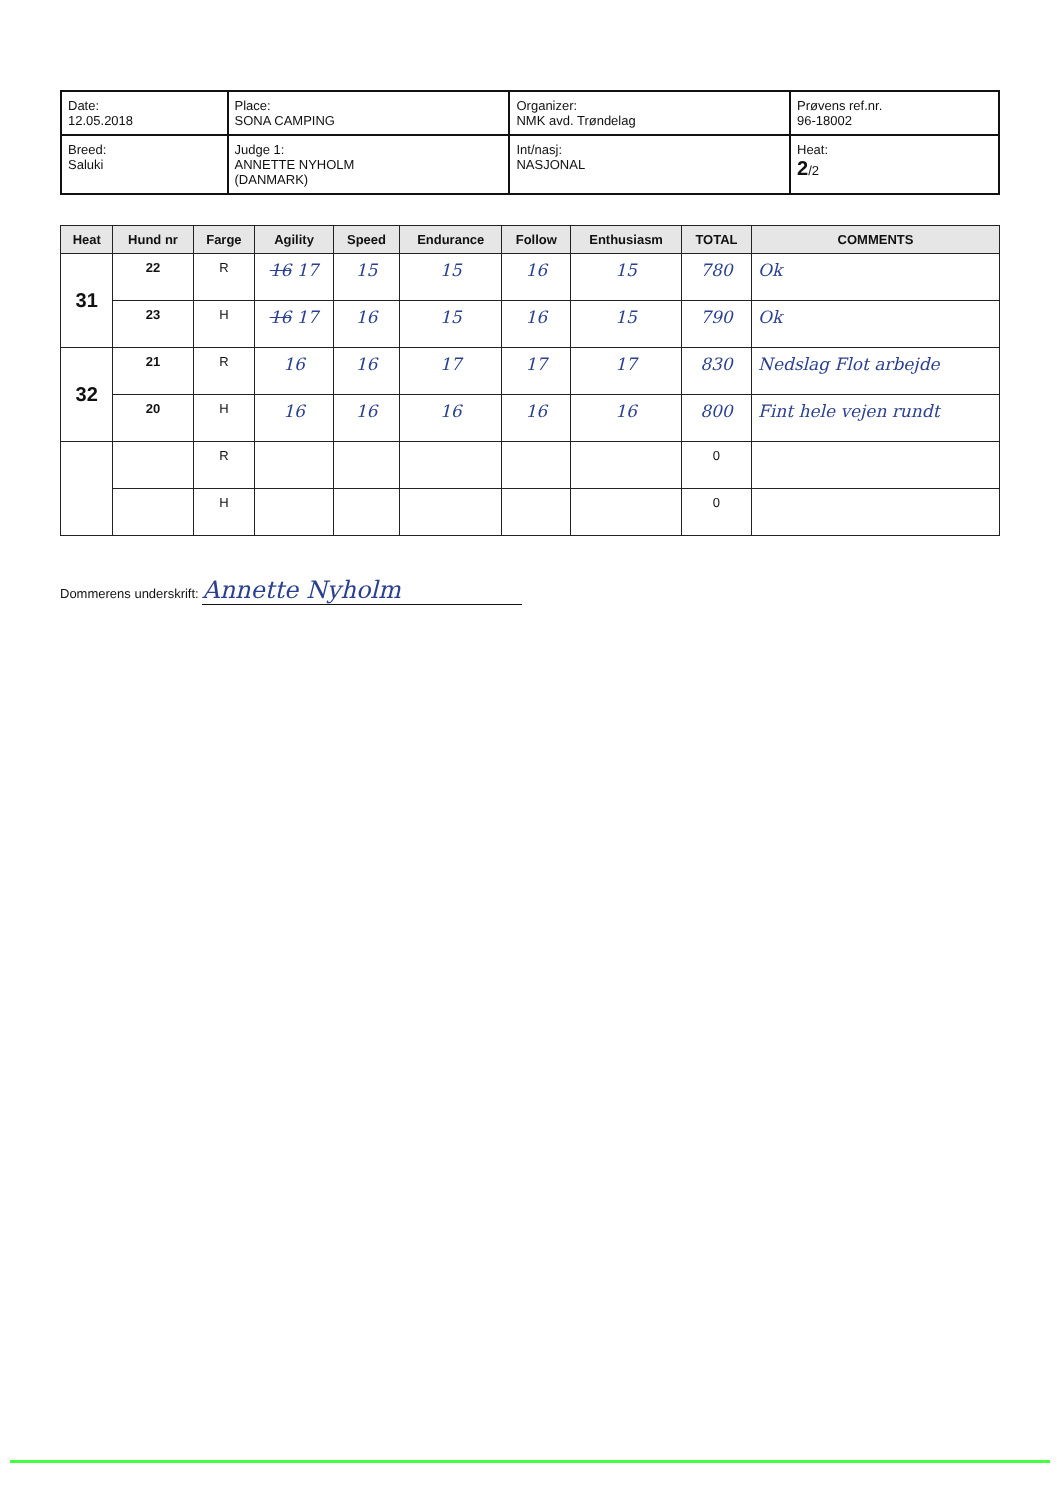| Date: 12.05.2018 | Place: SONA CAMPING | Organizer: NMK avd. Trøndelag | Prøvens ref.nr. 96-18002 |
| Breed: Saluki | Judge 1: ANNETTE NYHOLM (DANMARK) | Int/nasj: NASJONAL | Heat: 2 /2 |
| Heat | Hund nr | Farge | Agility | Speed | Endurance | Follow | Enthusiasm | TOTAL | COMMENTS |
| --- | --- | --- | --- | --- | --- | --- | --- | --- | --- |
| 31 | 22 | R | 16 17 | 15 | 15 | 16 | 15 | 780 | Ok |
| | 23 | H | 16 17 | 16 | 15 | 16 | 15 | 790 | Ok |
| 32 | 21 | R | 16 | 16 | 17 | 17 | 17 | 830 | Nedslag Flot arbejde |
| | 20 | H | 16 | 16 | 16 | 16 | 16 | 800 | Fint hele vejen rundt |
| | | R | | | | | | 0 | |
| | | H | | | | | | 0 | |
Dommerens underskrift: Annette Nyholm